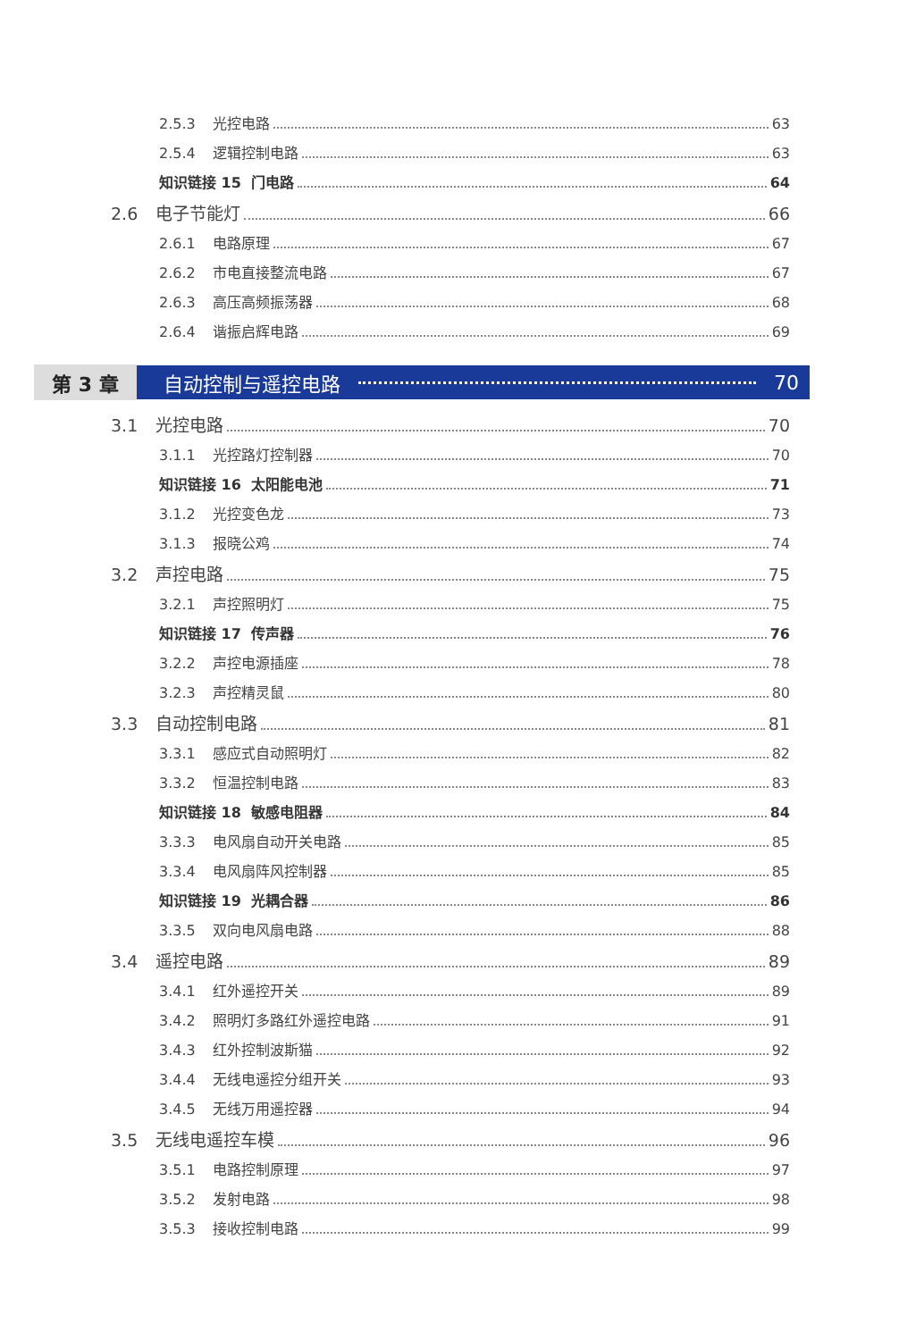2.5.3 光控电路 63
2.5.4 逻辑控制电路 63
知识链接 15 门电路 64
2.6 电子节能灯 66
2.6.1 电路原理 67
2.6.2 市电直接整流电路 67
2.6.3 高压高频振荡器 68
2.6.4 谐振启辉电路 69
第 3 章 自动控制与遥控电路 70
3.1 光控电路 70
3.1.1 光控路灯控制器 70
知识链接 16 太阳能电池 71
3.1.2 光控变色龙 73
3.1.3 报晓公鸡 74
3.2 声控电路 75
3.2.1 声控照明灯 75
知识链接 17 传声器 76
3.2.2 声控电源插座 78
3.2.3 声控精灵鼠 80
3.3 自动控制电路 81
3.3.1 感应式自动照明灯 82
3.3.2 恒温控制电路 83
知识链接 18 敏感电阻器 84
3.3.3 电风扇自动开关电路 85
3.3.4 电风扇阵风控制器 85
知识链接 19 光耦合器 86
3.3.5 双向电风扇电路 88
3.4 遥控电路 89
3.4.1 红外遥控开关 89
3.4.2 照明灯多路红外遥控电路 91
3.4.3 红外控制波斯猫 92
3.4.4 无线电遥控分组开关 93
3.4.5 无线万用遥控器 94
3.5 无线电遥控车模 96
3.5.1 电路控制原理 97
3.5.2 发射电路 98
3.5.3 接收控制电路 99